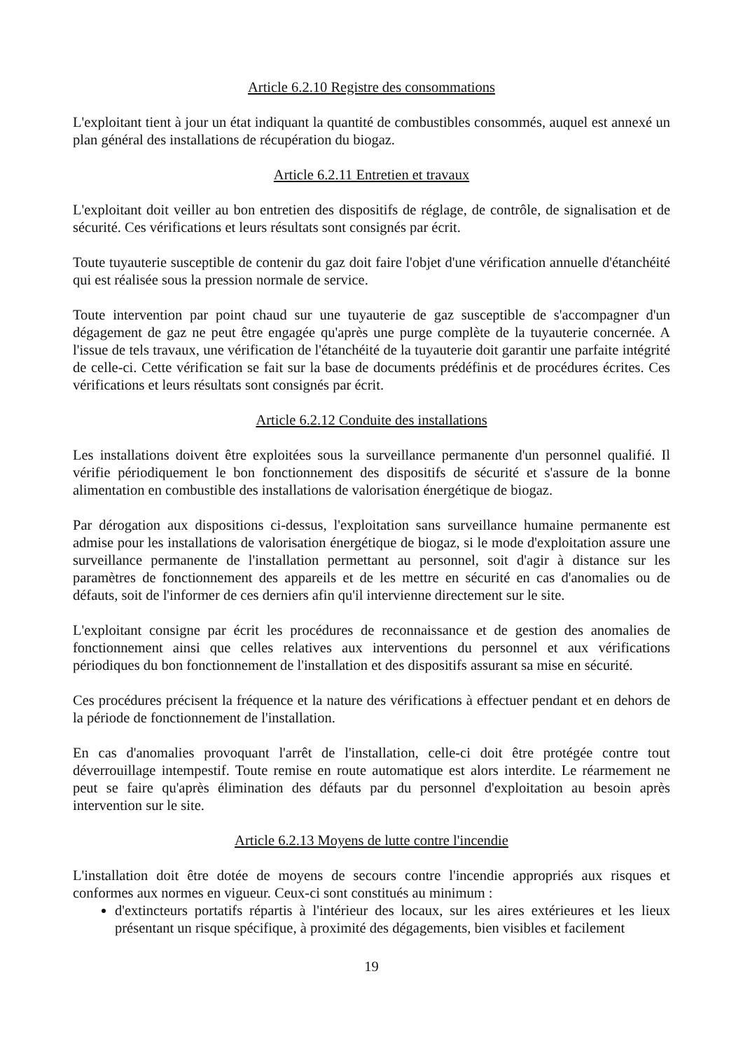Article 6.2.10 Registre des consommations
L'exploitant tient à jour un état indiquant la quantité de combustibles consommés, auquel est annexé un plan général des installations de récupération du biogaz.
Article 6.2.11 Entretien et travaux
L'exploitant doit veiller au bon entretien des dispositifs de réglage, de contrôle, de signalisation et de sécurité. Ces vérifications et leurs résultats sont consignés par écrit.
Toute tuyauterie susceptible de contenir du gaz doit faire l'objet d'une vérification annuelle d'étanchéité qui est réalisée sous la pression normale de service.
Toute intervention par point chaud sur une tuyauterie de gaz susceptible de s'accompagner d'un dégagement de gaz ne peut être engagée qu'après une purge complète de la tuyauterie concernée. A l'issue de tels travaux, une vérification de l'étanchéité de la tuyauterie doit garantir une parfaite intégrité de celle-ci. Cette vérification se fait sur la base de documents prédéfinis et de procédures écrites. Ces vérifications et leurs résultats sont consignés par écrit.
Article 6.2.12 Conduite des installations
Les installations doivent être exploitées sous la surveillance permanente d'un personnel qualifié. Il vérifie périodiquement le bon fonctionnement des dispositifs de sécurité et s'assure de la bonne alimentation en combustible des installations de valorisation énergétique de biogaz.
Par dérogation aux dispositions ci-dessus, l'exploitation sans surveillance humaine permanente est admise pour les installations de valorisation énergétique de biogaz, si le mode d'exploitation assure une surveillance permanente de l'installation permettant au personnel, soit d'agir à distance sur les paramètres de fonctionnement des appareils et de les mettre en sécurité en cas d'anomalies ou de défauts, soit de l'informer de ces derniers afin qu'il intervienne directement sur le site.
L'exploitant consigne par écrit les procédures de reconnaissance et de gestion des anomalies de fonctionnement ainsi que celles relatives aux interventions du personnel et aux vérifications périodiques du bon fonctionnement de l'installation et des dispositifs assurant sa mise en sécurité.
Ces procédures précisent la fréquence et la nature des vérifications à effectuer pendant et en dehors de la période de fonctionnement de l'installation.
En cas d'anomalies provoquant l'arrêt de l'installation, celle-ci doit être protégée contre tout déverrouillage intempestif. Toute remise en route automatique est alors interdite. Le réarmement ne peut se faire qu'après élimination des défauts par du personnel d'exploitation au besoin après intervention sur le site.
Article 6.2.13 Moyens de lutte contre l'incendie
L'installation doit être dotée de moyens de secours contre l'incendie appropriés aux risques et conformes aux normes en vigueur. Ceux-ci sont constitués au minimum :
d'extincteurs portatifs répartis à l'intérieur des locaux, sur les aires extérieures et les lieux présentant un risque spécifique, à proximité des dégagements, bien visibles et facilement
19